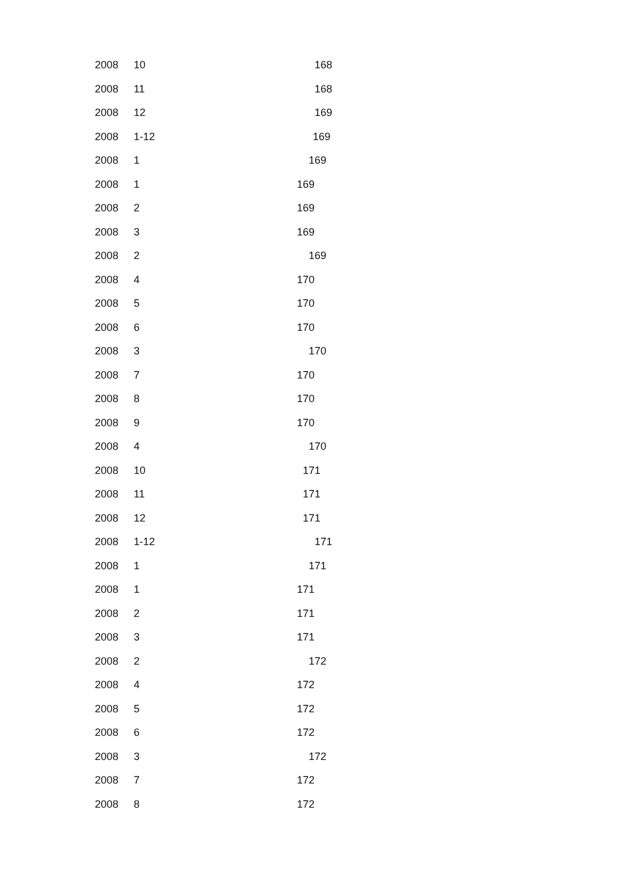2008 10 168
2008 11 168
2008 12 169
2008 1-12 169
2008 1 169
2008 1 169
2008 2 169
2008 3 169
2008 2 169
2008 4 170
2008 5 170
2008 6 170
2008 3 170
2008 7 170
2008 8 170
2008 9 170
2008 4 170
2008 10 171
2008 11 171
2008 12 171
2008 1-12 171
2008 1 171
2008 1 171
2008 2 171
2008 3 171
2008 2 172
2008 4 172
2008 5 172
2008 6 172
2008 3 172
2008 7 172
2008 8 172